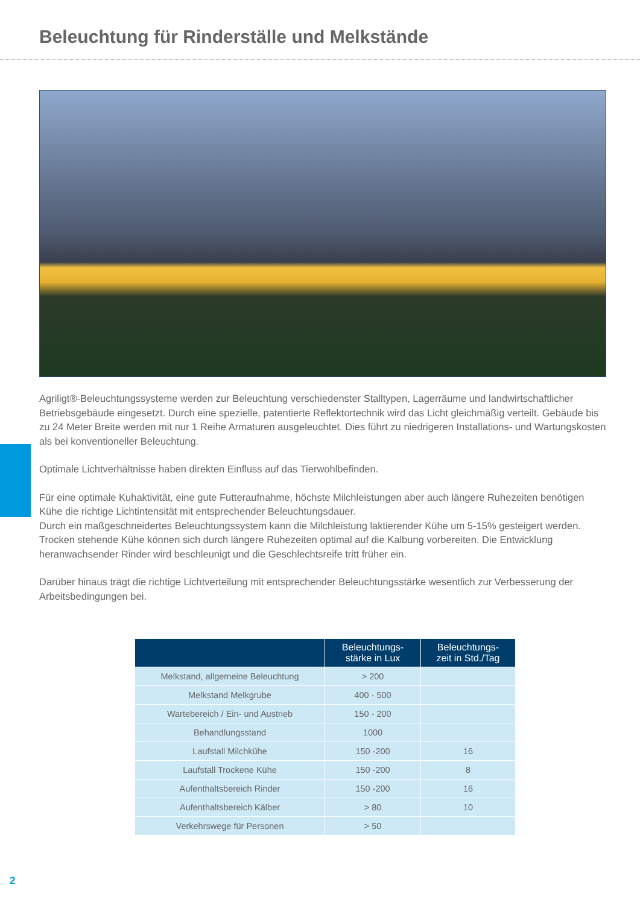Beleuchtung für Rinderställe und Melkstände
Agriligt®-Beleuchtungssysteme werden zur Beleuchtung verschiedenster Stalltypen, Lagerräume und landwirtschaftlicher Betriebsgebäude eingesetzt. Durch eine spezielle, patentierte Reflektortechnik wird das Licht gleichmäßig verteilt. Gebäude bis zu 24 Meter Breite werden mit nur 1 Reihe Armaturen ausgeleuchtet. Dies führt zu niedrigeren Installations- und Wartungskosten als bei konventioneller Beleuchtung.
Optimale Lichtverhältnisse haben direkten Einfluss auf das Tierwohlbefinden.
Für eine optimale Kuhaktivität, eine gute Futteraufnahme, höchste Milchleistungen aber auch längere Ruhezeiten benötigen Kühe die richtige Lichtintensität mit entsprechender Beleuchtungsdauer.
Durch ein maßgeschneidertes Beleuchtungssystem kann die Milchleistung laktierender Kühe um 5-15% gesteigert werden.
Trocken stehende Kühe können sich durch längere Ruhezeiten optimal auf die Kalbung vorbereiten. Die Entwicklung heranwachsender Rinder wird beschleunigt und die Geschlechtsreife tritt früher ein.
Darüber hinaus trägt die richtige Lichtverteilung mit entsprechender Beleuchtungsstärke wesentlich zur Verbesserung der Arbeitsbedingungen bei.
| | Beleuchtungs- stärke in Lux | Beleuchtungs- zeit in Std./Tag |
| --- | --- | --- |
| Melkstand, allgemeine Beleuchtung | > 200 | |
| Melkstand Melkgrube | 400 - 500 | |
| Wartebereich / Ein- und Austrieb | 150 - 200 | |
| Behandlungsstand | 1000 | |
| Laufstall Milchkühe | 150 -200 | 16 |
| Laufstall Trockene Kühe | 150 -200 | 8 |
| Aufenthaltsbereich Rinder | 150 -200 | 16 |
| Aufenthaltsbereich Kälber | > 80 | 10 |
| Verkehrswege für Personen | > 50 | |
2